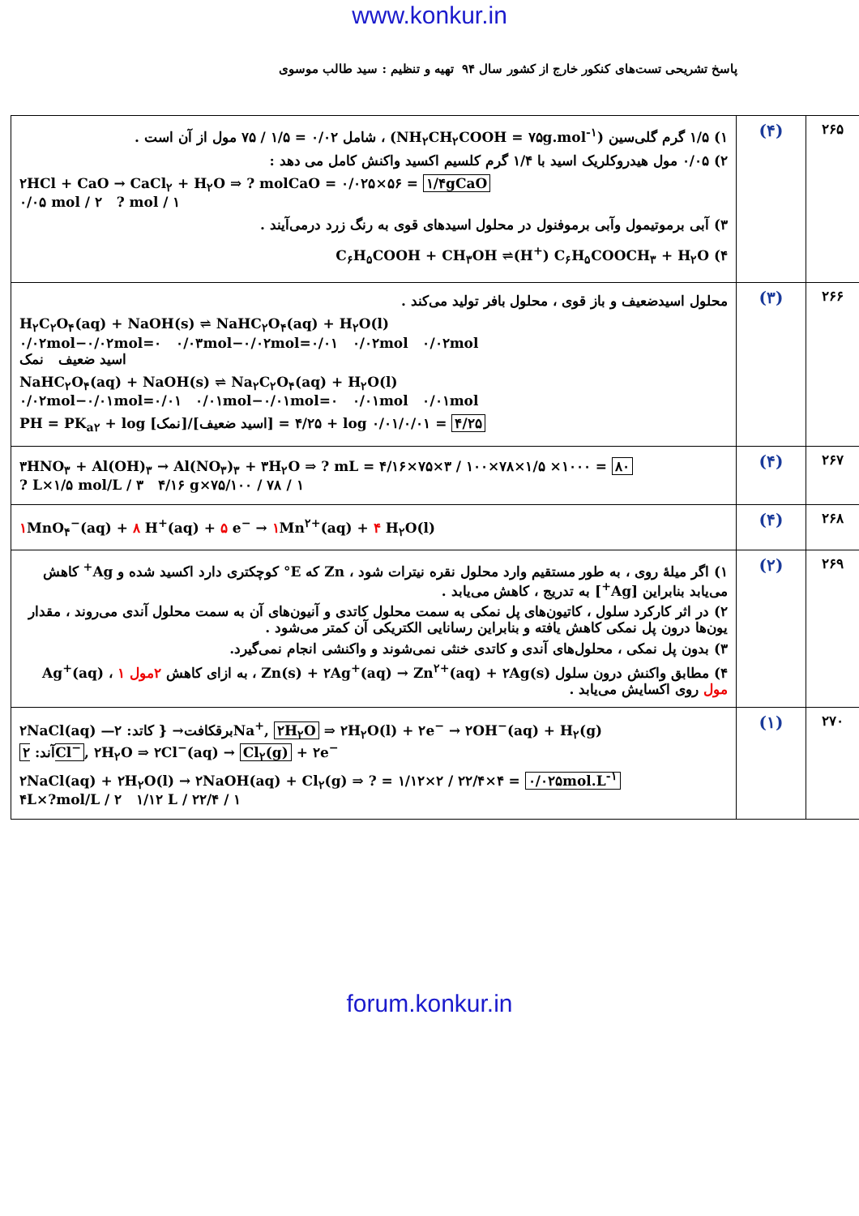www.konkur.in
پاسخ تشریحی تست‌های کنکور خارج از کشور سال ۹۴ تهیه و تنظیم : سید طالب موسوی
| ۲۶۵ | (۴) | ۱) ۱/۵ گرم گلی‌سین (NH<sub>۲</sub>CH<sub>۲</sub>COOH = ۷۵g.mol<sup>-۱</sup>) ، شامل ۰/۰۲ = ۱/۵ / ۷۵ مول از آن است . ۲) ۰/۰۵ مول هیدروکلریک اسید با ۱/۴ گرم کلسیم اکسید واکنش کامل می دهد : ۲HCl + CaO → CaCl<sub>۲</sub> + H<sub>۲</sub>O ⇒ ? molCaO = ۰/۰۲۵×۵۶ = ۱/۴gCaO ۰/۰۵ mol / ۲ ? mol / ۱ ۳) آبی برموتیمول وآبی برموفنول در محلول اسیدهای قوی به رنگ زرد درمی‌آیند . ۴) C<sub>۶</sub>H<sub>۵</sub>COOH + CH<sub>۳</sub>OH ⇌(H<sup>+</sup>) C<sub>۶</sub>H<sub>۵</sub>COOCH<sub>۳</sub> + H<sub>۲</sub>O |
| ۲۶۶ | (۳) | محلول اسیدضعیف و باز قوی ، محلول بافر تولید می‌کند . H<sub>۲</sub>C<sub>۲</sub>O<sub>۴</sub>(aq) + NaOH(s) ⇌ NaHC<sub>۲</sub>O<sub>۴</sub>(aq) + H<sub>۲</sub>O(l) ۰/۰۲mol−۰/۰۲mol=۰ ۰/۰۳mol−۰/۰۲mol=۰/۰۱ ۰/۰۲mol ۰/۰۲mol اسید ضعیف نمک NaHC<sub>۲</sub>O<sub>۴</sub>(aq) + NaOH(s) ⇌ Na<sub>۲</sub>C<sub>۲</sub>O<sub>۴</sub>(aq) + H<sub>۲</sub>O(l) ۰/۰۲mol−۰/۰۱mol=۰/۰۱ ۰/۰۱mol−۰/۰۱mol=۰ ۰/۰۱mol ۰/۰۱mol PH = PK<sub>a۲</sub> + log [نمک]/[اسید ضعیف] = ۴/۲۵ + log ۰/۰۱/۰/۰۱ = ۴/۲۵ |
| ۲۶۷ | (۴) | ۳HNO<sub>۳</sub> + Al(OH)<sub>۳</sub> → Al(NO<sub>۳</sub>)<sub>۳</sub> + ۳H<sub>۲</sub>O ⇒ ? mL = ۴/۱۶×۷۵×۳ / ۱۰۰×۷۸×۱/۵ ×۱۰۰۰ = ۸۰ ? L×۱/۵ mol/L / ۳ ۴/۱۶ g×۷۵/۱۰۰ / ۷۸ / ۱ |
| ۲۶۸ | (۴) | ۱ MnO<sub>۴</sub><sup>−</sup>(aq) + ۸ H<sup>+</sup>(aq) + ۵ e<sup>−</sup> → ۱ Mn<sup>۲+</sup>(aq) + ۴ H<sub>۲</sub>O(l) |
| ۲۶۹ | (۲) | ۱) اگر میلهٔ روی ، به طور مستقیم وارد محلول نقره نیترات شود ، Zn که E° کوچکتری دارد اکسید شده و Ag<sup>+</sup> کاهش می‌یابد بنابراین [Ag<sup>+</sup>] به تدریج ، کاهش می‌یابد . ۲) در اثر کارکرد سلول ، کاتیون‌های پل نمکی به سمت محلول کاتدی و آنیون‌های آن به سمت محلول آندی می‌روند ، مقدار یون‌ها درون پل نمکی کاهش یافته و بنابراین رسانایی الکتریکی آن کمتر می‌شود . ۳) بدون پل نمکی ، محلول‌های آندی و کاتدی خنثی نمی‌شوند و واکنشی انجام نمی‌گیرد. ۴) مطابق واکنش درون سلول Zn(s) + ۲Ag<sup>+</sup>(aq) → Zn<sup>۲+</sup>(aq) + ۲Ag(s) ، به ازای کاهش ۲مول Ag<sup>+</sup>(aq) ، ۱ مول روی اکسایش می‌یابد . |
| ۲۷۰ | (۱) | ۲NaCl(aq) —برقکافت→ { کاتد: ۲Na<sup>+</sup>, ۲H<sub>۲</sub>O ⇒ ۲H<sub>۲</sub>O(l) + ۲e<sup>−</sup> → ۲OH<sup>−</sup>(aq) + H<sub>۲</sub>(g) آند: ۲Cl<sup>−</sup> , ۲H<sub>۲</sub>O ⇒ ۲Cl<sup>−</sup>(aq) → Cl<sub>۲</sub>(g) + ۲e<sup>−</sup> ۲NaCl(aq) + ۲H<sub>۲</sub>O(l) → ۲NaOH(aq) + Cl<sub>۲</sub>(g) ⇒ ? = ۱/۱۲×۲ / ۲۲/۴×۴ = ۰/۰۲۵mol.L<sup>-۱</sup> ۴L×?mol/L / ۲ ۱/۱۲ L / ۲۲/۴ / ۱ |
forum.konkur.in